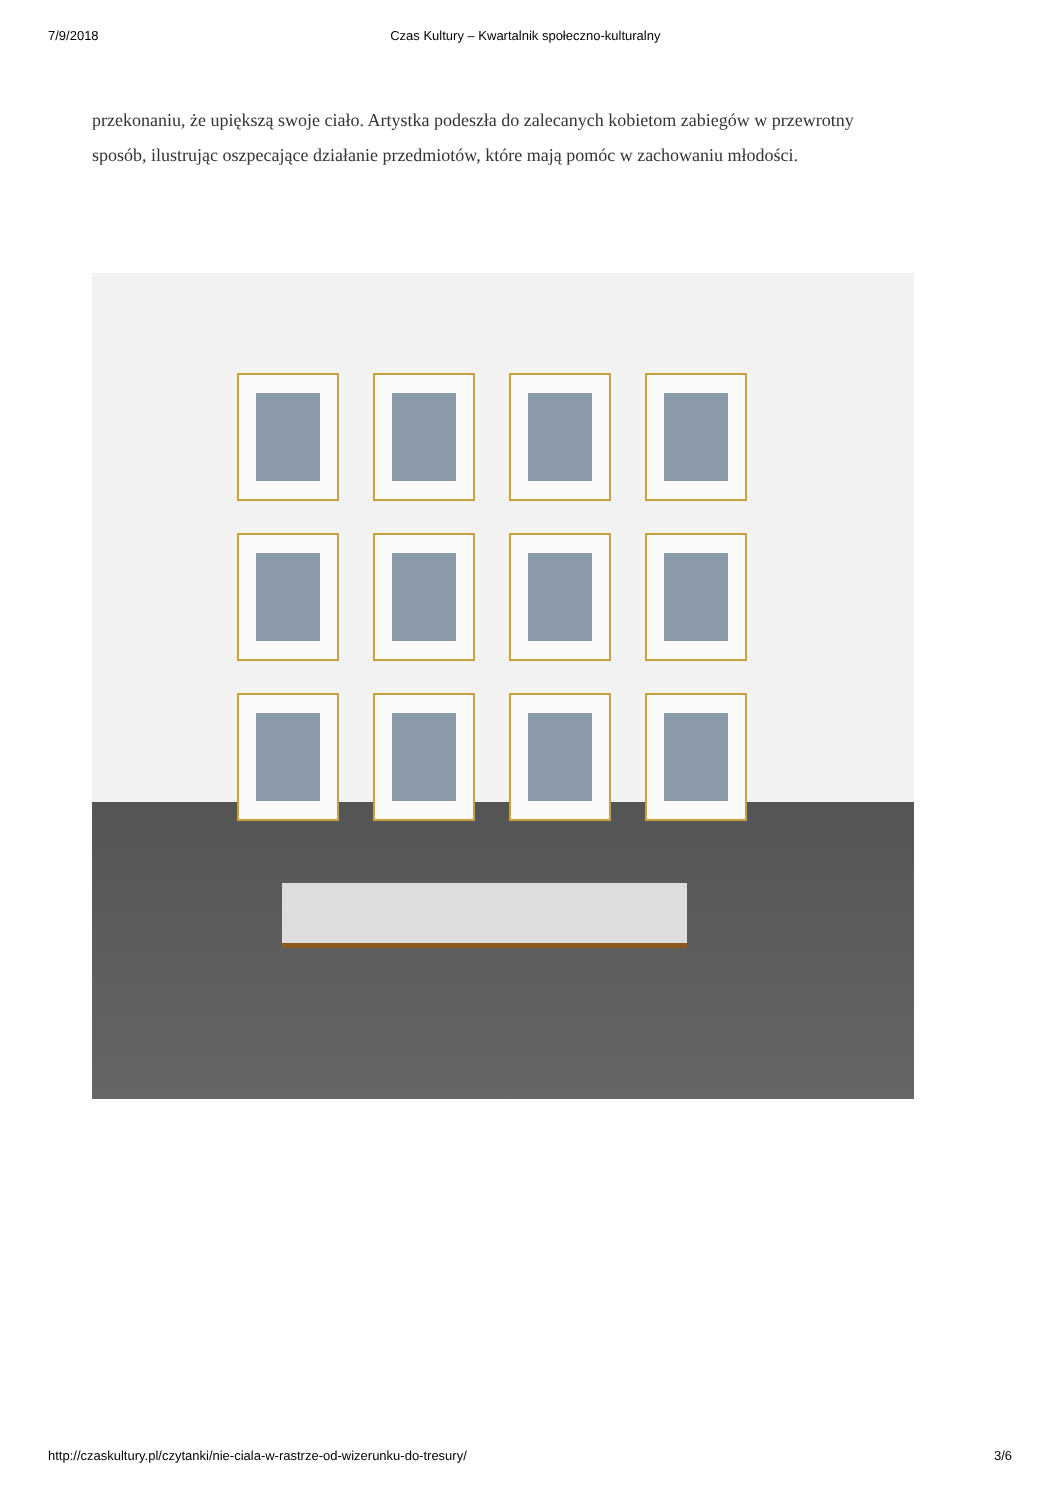7/9/2018 Czas Kultury – Kwartalnik społeczno-kulturalny
przekonaniu, że upiększą swoje ciało. Artystka podeszła do zalecanych kobietom zabiegów w przewrotny sposób, ilustrując oszpecające działanie przedmiotów, które mają pomóc w zachowaniu młodości.
http://czaskultury.pl/czytanki/nie-ciala-w-rastrze-od-wizerunku-do-tresury/ 3/6